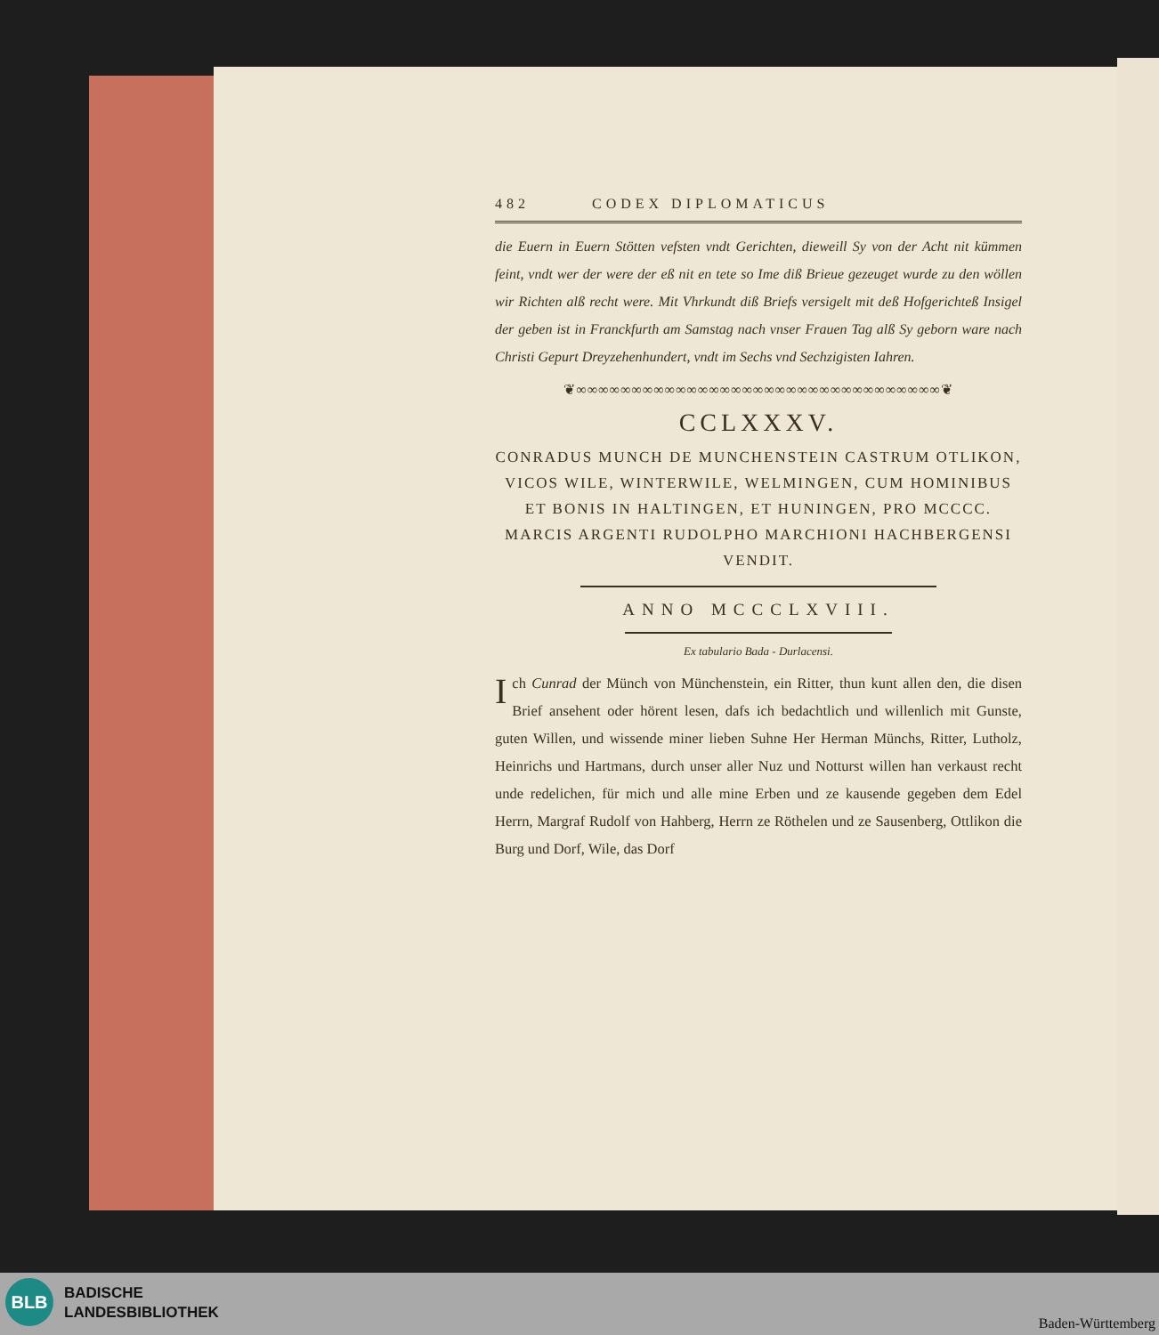482 CODEX DIPLOMATICUS
die Euern in Euern Stötten vefsten vndt Gerichten, dieweill Sy von der Acht nit kümmen feint, vndt wer der were der eß nit en tete so Ime diß Brieue gezeuget wurde zu den wöllen wir Richten alß recht were. Mit Vhrkundt diß Briefs versigelt mit deß Hofgerichteß Insigel der geben ist in Franckfurth am Samstag nach vnser Frauen Tag alß Sy geborn ware nach Christi Gepurt Dreyzehenhundert, vndt im Sechs vnd Sechzigisten Iahren.
❦∞∞∞∞∞∞∞∞∞∞∞∞∞∞∞∞∞∞∞∞∞∞∞∞∞∞∞∞∞∞∞∞∞❦
CCLXXXV.
CONRADUS MUNCH DE MUNCHENSTEIN CASTRUM OTLIKON, VICOS WILE, WINTERWILE, WELMINGEN, CUM HOMINIBUS ET BONIS IN HALTINGEN, ET HUNINGEN, PRO MCCCC. MARCIS ARGENTI RUDOLPHO MARCHIONI HACHBERGENSI VENDIT.
ANNO MCCCLXVIII.
Ex tabulario Bada - Durlacensi.
Ich Cunrad der Münch von Münchenstein, ein Ritter, thun kunt allen den, die disen Brief ansehent oder hörent lesen, dafs ich bedachtlich und willenlich mit Gunste, guten Willen, und wissende miner lieben Suhne Her Herman Münchs, Ritter, Lutholz, Heinrichs und Hartmans, durch unser aller Nuz und Notturst willen han verkaust recht unde redelichen, für mich und alle mine Erben und ze kausende gegeben dem Edel Herrn, Margraf Rudolf von Hahberg, Herrn ze Röthelen und ze Sausenberg, Ottlikon die Burg und Dorf, Wile, das Dorf
BLB
BADISCHE
LANDESBIBLIOTHEK
Baden-Württemberg